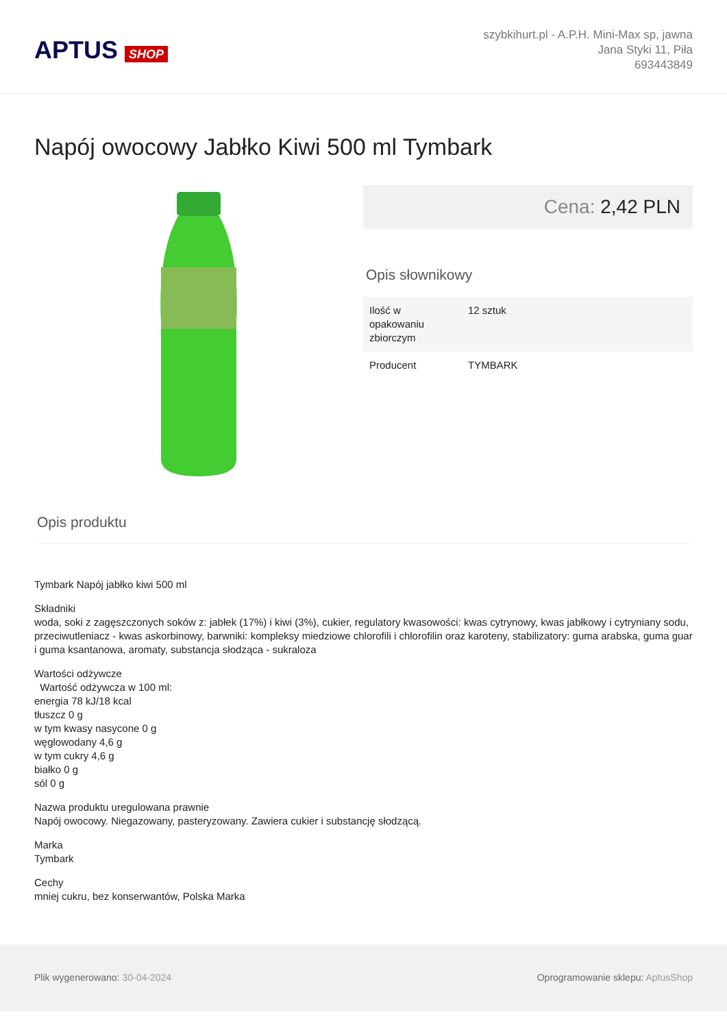APTUS SHOP
szybkihurt.pl - A.P.H. Mini-Max sp, jawna
Jana Styki 11, Piła
693443849
Napój owocowy Jabłko Kiwi 500 ml Tymbark
Cena: 2,42 PLN
Opis słownikowy
| Ilość w opakowaniu zbiorczym | 12 sztuk |
| Producent | TYMBARK |
Opis produktu
Tymbark Napój jabłko kiwi 500 ml
Składniki
woda, soki z zagęszczonych soków z: jabłek (17%) i kiwi (3%), cukier, regulatory kwasowości: kwas cytrynowy, kwas jabłkowy i cytryniany sodu, przeciwutleniacz - kwas askorbinowy, barwniki: kompleksy miedziowe chlorofili i chlorofilin oraz karoteny, stabilizatory: guma arabska, guma guar i guma ksantanowa, aromaty, substancja słodząca - sukraloza
Wartości odżywcze
Wartość odżywcza w 100 ml:
energia 78 kJ/18 kcal
tłuszcz 0 g
w tym kwasy nasycone 0 g
węglowodany 4,6 g
w tym cukry 4,6 g
białko 0 g
sól 0 g
Nazwa produktu uregulowana prawnie
Napój owocowy. Niegazowany, pasteryzowany. Zawiera cukier i substancję słodzącą.
Marka
Tymbark
Cechy
mniej cukru, bez konserwantów, Polska Marka
Plik wygenerowano: 30-04-2024 Oprogramowanie sklepu: AptusShop